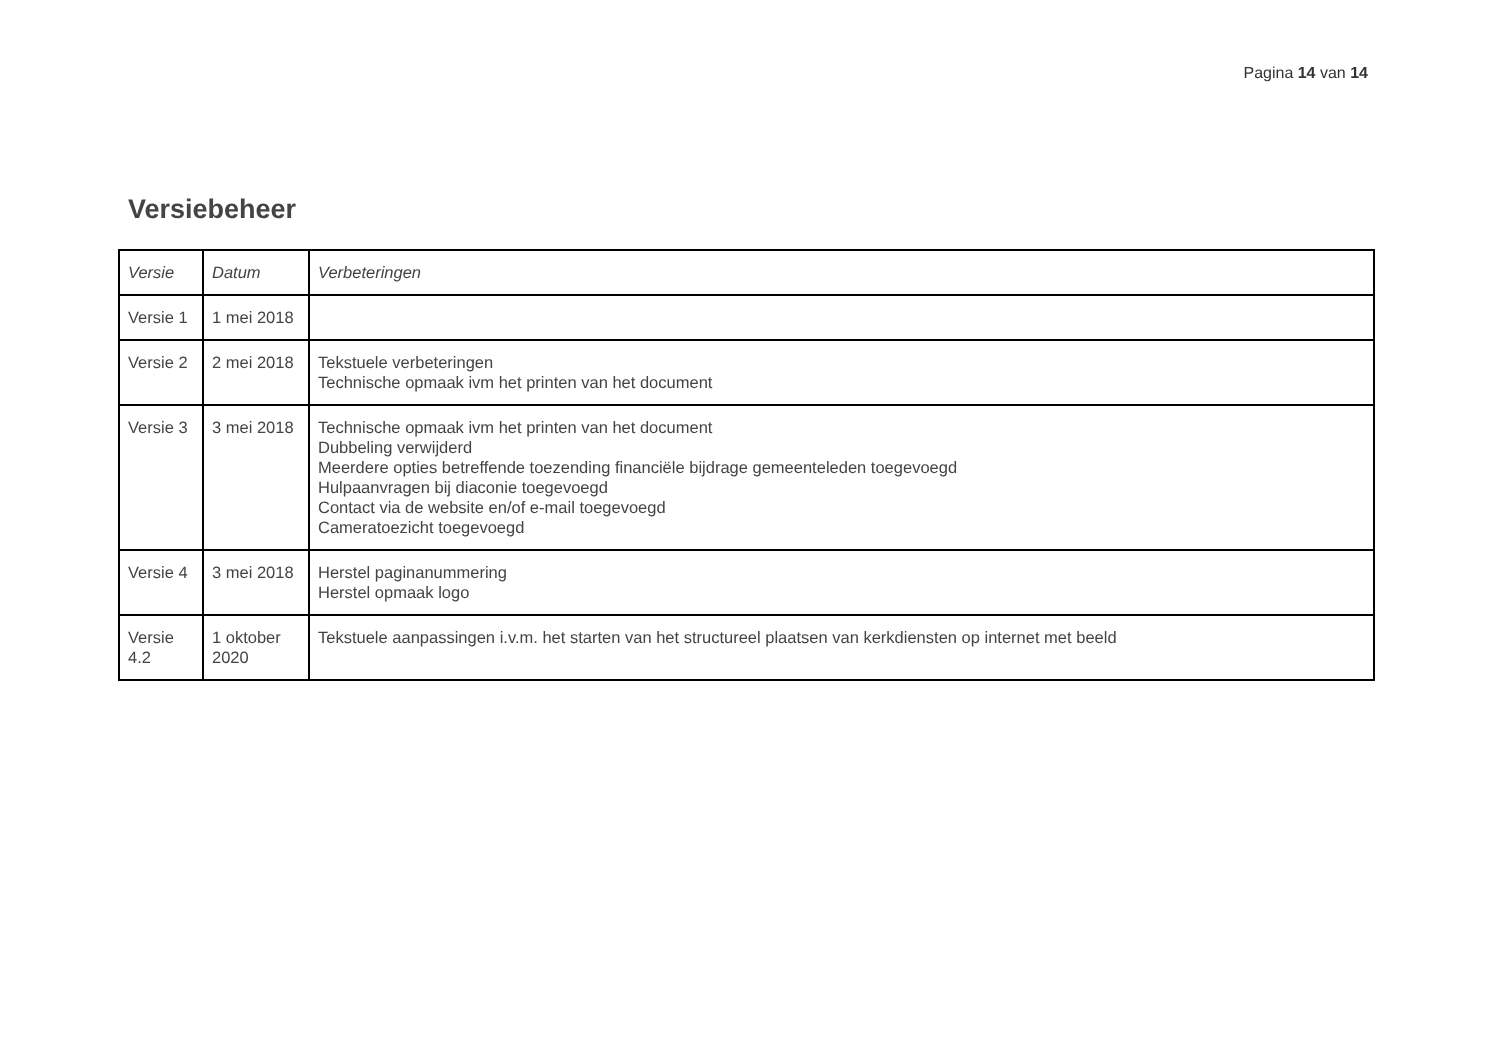Pagina 14 van 14
Versiebeheer
| Versie | Datum | Verbeteringen |
| --- | --- | --- |
| Versie 1 | 1 mei 2018 | |
| Versie 2 | 2 mei 2018 | Tekstuele verbeteringen Technische opmaak ivm het printen van het document |
| Versie 3 | 3 mei 2018 | Technische opmaak ivm het printen van het document Dubbeling verwijderd Meerdere opties betreffende toezending financiële bijdrage gemeenteleden toegevoegd Hulpaanvragen bij diaconie toegevoegd Contact via de website en/of e-mail toegevoegd Cameratoezicht toegevoegd |
| Versie 4 | 3 mei 2018 | Herstel paginanummering Herstel opmaak logo |
| Versie 4.2 | 1 oktober 2020 | Tekstuele aanpassingen i.v.m. het starten van het structureel plaatsen van kerkdiensten op internet met beeld |